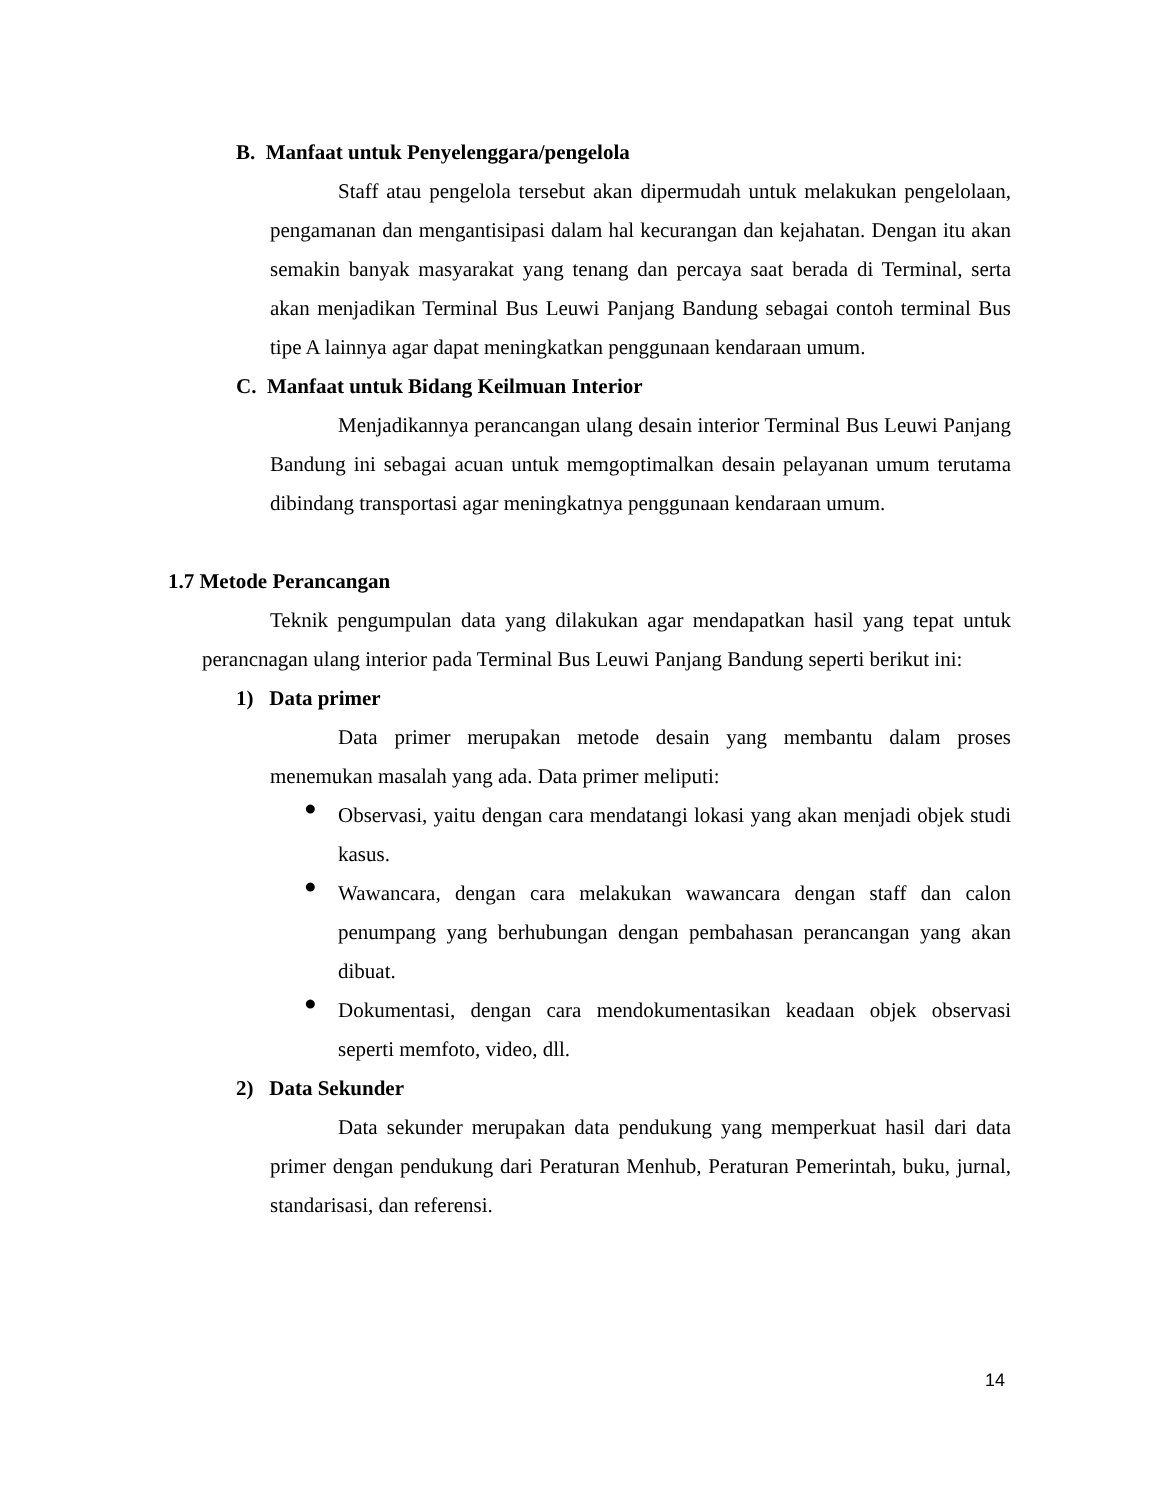B. Manfaat untuk Penyelenggara/pengelola
Staff atau pengelola tersebut akan dipermudah untuk melakukan pengelolaan, pengamanan dan mengantisipasi dalam hal kecurangan dan kejahatan. Dengan itu akan semakin banyak masyarakat yang tenang dan percaya saat berada di Terminal, serta akan menjadikan Terminal Bus Leuwi Panjang Bandung sebagai contoh terminal Bus tipe A lainnya agar dapat meningkatkan penggunaan kendaraan umum.
C. Manfaat untuk Bidang Keilmuan Interior
Menjadikannya perancangan ulang desain interior Terminal Bus Leuwi Panjang Bandung ini sebagai acuan untuk memgoptimalkan desain pelayanan umum terutama dibindang transportasi agar meningkatnya penggunaan kendaraan umum.
1.7 Metode Perancangan
Teknik pengumpulan data yang dilakukan agar mendapatkan hasil yang tepat untuk perancnagan ulang interior pada Terminal Bus Leuwi Panjang Bandung seperti berikut ini:
1) Data primer
Data primer merupakan metode desain yang membantu dalam proses menemukan masalah yang ada. Data primer meliputi:
●
Observasi, yaitu dengan cara mendatangi lokasi yang akan menjadi objek studi kasus.
●
Wawancara, dengan cara melakukan wawancara dengan staff dan calon penumpang yang berhubungan dengan pembahasan perancangan yang akan dibuat.
●
Dokumentasi, dengan cara mendokumentasikan keadaan objek observasi seperti memfoto, video, dll.
2) Data Sekunder
Data sekunder merupakan data pendukung yang memperkuat hasil dari data primer dengan pendukung dari Peraturan Menhub, Peraturan Pemerintah, buku, jurnal, standarisasi, dan referensi.
14